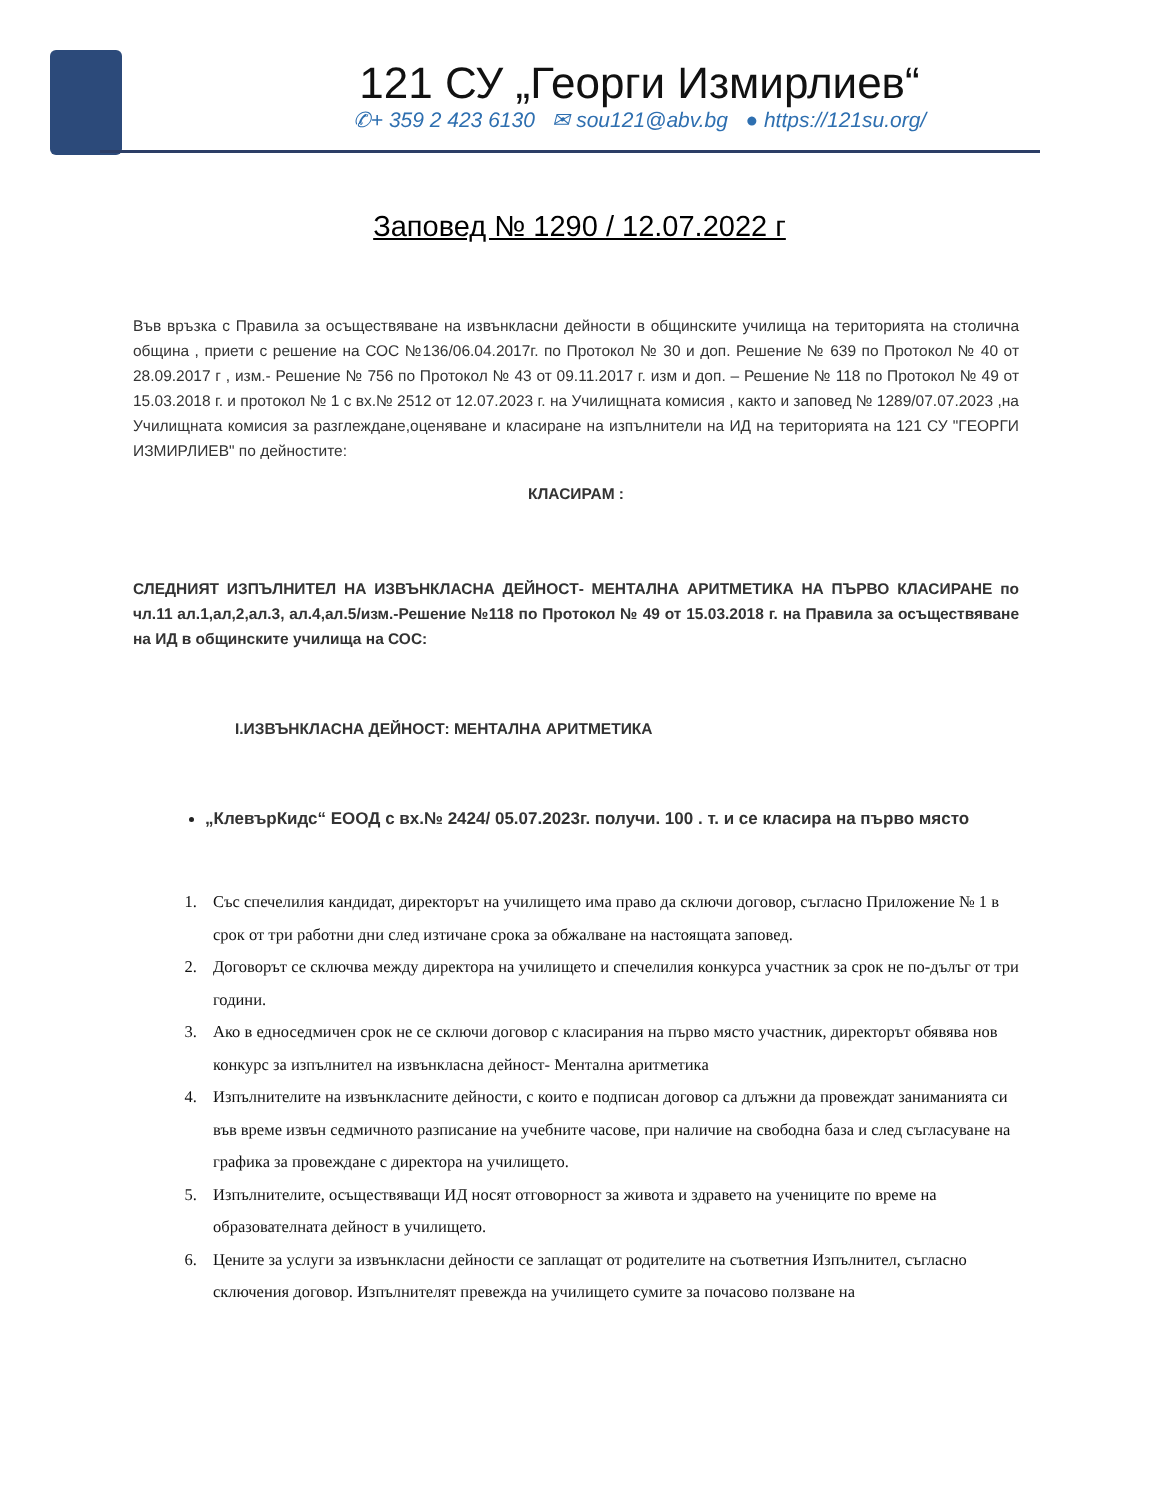121 СУ „Георги Измирлиев“
✆+ 359 2 423 6130 ✉ sou121@abv.bg ● https://121su.org/
Заповед № 1290 / 12.07.2022 г
Във връзка с Правила за осъществяване на извънкласни дейности в общинските училища на територията на столична община , приети с решение на СОС №136/06.04.2017г. по Протокол № 30 и доп. Решение № 639 по Протокол № 40 от 28.09.2017 г , изм.- Решение № 756 по Протокол № 43 от 09.11.2017 г. изм и доп. – Решение № 118 по Протокол № 49 от 15.03.2018 г. и протокол № 1 с вх.№ 2512 от 12.07.2023 г. на Училищната комисия , както и заповед № 1289/07.07.2023 ,на Училищната комисия за разглеждане,оценяване и класиране на изпълнители на ИД на територията на 121 СУ "ГЕОРГИ ИЗМИРЛИЕВ" по дейностите:
КЛАСИРАМ :
СЛЕДНИЯТ ИЗПЪЛНИТЕЛ НА ИЗВЪНКЛАСНА ДЕЙНОСТ- МЕНТАЛНА АРИТМЕТИКА НА ПЪРВО КЛАСИРАНЕ по чл.11 ал.1,ал,2,ал.3, ал.4,ал.5/изм.-Решение №118 по Протокол № 49 от 15.03.2018 г. на Правила за осъществяване на ИД в общинските училища на СОС:
I.ИЗВЪНКЛАСНА ДЕЙНОСТ: МЕНТАЛНА АРИТМЕТИКА
„КлевърКидс“ ЕООД с вх.№ 2424/ 05.07.2023г. получи. 100 . т. и се класира на първо място
1. Със спечелилия кандидат, директорът на училището има право да сключи договор, съгласно Приложение № 1 в срок от три работни дни след изтичане срока за обжалване на настоящата заповед.
2. Договорът се сключва между директора на училището и спечелилия конкурса участник за срок не по-дълъг от три години.
3. Ако в едноседмичен срок не се сключи договор с класирания на първо място участник, директорът обявява нов конкурс за изпълнител на извънкласна дейност- Ментална аритметика
4. Изпълнителите на извънкласните дейности, с които е подписан договор са длъжни да провеждат заниманията си във време извън седмичното разписание на учебните часове, при наличие на свободна база и след съгласуване на графика за провеждане с директора на училището.
5. Изпълнителите, осъществяващи ИД носят отговорност за живота и здравето на учениците по време на образователната дейност в училището.
6. Цените за услуги за извънкласни дейности се заплащат от родителите на съответния Изпълнител, съгласно сключения договор. Изпълнителят превежда на училището сумите за почасово ползване на